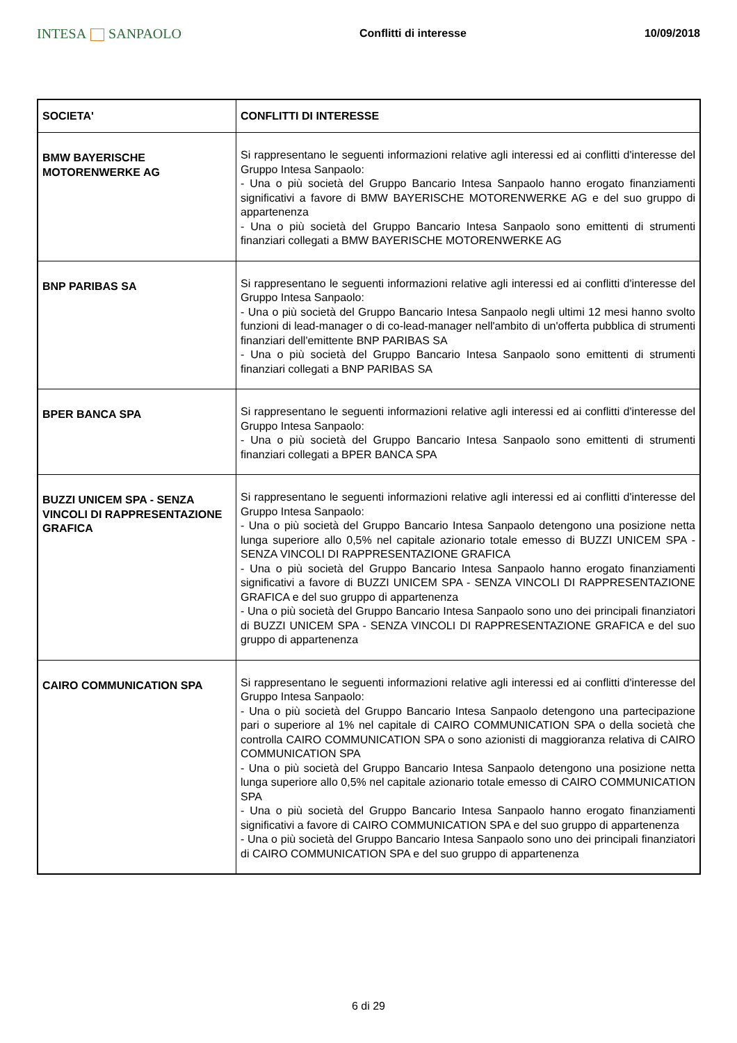INTESA SANPAOLO
Conflitti di interesse 10/09/2018
| SOCIETA' | CONFLITTI DI INTERESSE |
| --- | --- |
| BMW BAYERISCHE MOTORENWERKE AG | Si rappresentano le seguenti informazioni relative agli interessi ed ai conflitti d'interesse del Gruppo Intesa Sanpaolo: - Una o più società del Gruppo Bancario Intesa Sanpaolo hanno erogato finanziamenti significativi a favore di BMW BAYERISCHE MOTORENWERKE AG e del suo gruppo di appartenenza - Una o più società del Gruppo Bancario Intesa Sanpaolo sono emittenti di strumenti finanziari collegati a BMW BAYERISCHE MOTORENWERKE AG |
| BNP PARIBAS SA | Si rappresentano le seguenti informazioni relative agli interessi ed ai conflitti d'interesse del Gruppo Intesa Sanpaolo: - Una o più società del Gruppo Bancario Intesa Sanpaolo negli ultimi 12 mesi hanno svolto funzioni di lead-manager o di co-lead-manager nell'ambito di un'offerta pubblica di strumenti finanziari dell'emittente BNP PARIBAS SA - Una o più società del Gruppo Bancario Intesa Sanpaolo sono emittenti di strumenti finanziari collegati a BNP PARIBAS SA |
| BPER BANCA SPA | Si rappresentano le seguenti informazioni relative agli interessi ed ai conflitti d'interesse del Gruppo Intesa Sanpaolo: - Una o più società del Gruppo Bancario Intesa Sanpaolo sono emittenti di strumenti finanziari collegati a BPER BANCA SPA |
| BUZZI UNICEM SPA - SENZA VINCOLI DI RAPPRESENTAZIONE GRAFICA | Si rappresentano le seguenti informazioni relative agli interessi ed ai conflitti d'interesse del Gruppo Intesa Sanpaolo: - Una o più società del Gruppo Bancario Intesa Sanpaolo detengono una posizione netta lunga superiore allo 0,5% nel capitale azionario totale emesso di BUZZI UNICEM SPA - SENZA VINCOLI DI RAPPRESENTAZIONE GRAFICA - Una o più società del Gruppo Bancario Intesa Sanpaolo hanno erogato finanziamenti significativi a favore di BUZZI UNICEM SPA - SENZA VINCOLI DI RAPPRESENTAZIONE GRAFICA e del suo gruppo di appartenenza - Una o più società del Gruppo Bancario Intesa Sanpaolo sono uno dei principali finanziatori di BUZZI UNICEM SPA - SENZA VINCOLI DI RAPPRESENTAZIONE GRAFICA e del suo gruppo di appartenenza |
| CAIRO COMMUNICATION SPA | Si rappresentano le seguenti informazioni relative agli interessi ed ai conflitti d'interesse del Gruppo Intesa Sanpaolo: - Una o più società del Gruppo Bancario Intesa Sanpaolo detengono una partecipazione pari o superiore al 1% nel capitale di CAIRO COMMUNICATION SPA o della società che controlla CAIRO COMMUNICATION SPA o sono azionisti di maggioranza relativa di CAIRO COMMUNICATION SPA - Una o più società del Gruppo Bancario Intesa Sanpaolo detengono una posizione netta lunga superiore allo 0,5% nel capitale azionario totale emesso di CAIRO COMMUNICATION SPA - Una o più società del Gruppo Bancario Intesa Sanpaolo hanno erogato finanziamenti significativi a favore di CAIRO COMMUNICATION SPA e del suo gruppo di appartenenza - Una o più società del Gruppo Bancario Intesa Sanpaolo sono uno dei principali finanziatori di CAIRO COMMUNICATION SPA e del suo gruppo di appartenenza |
6 di 29